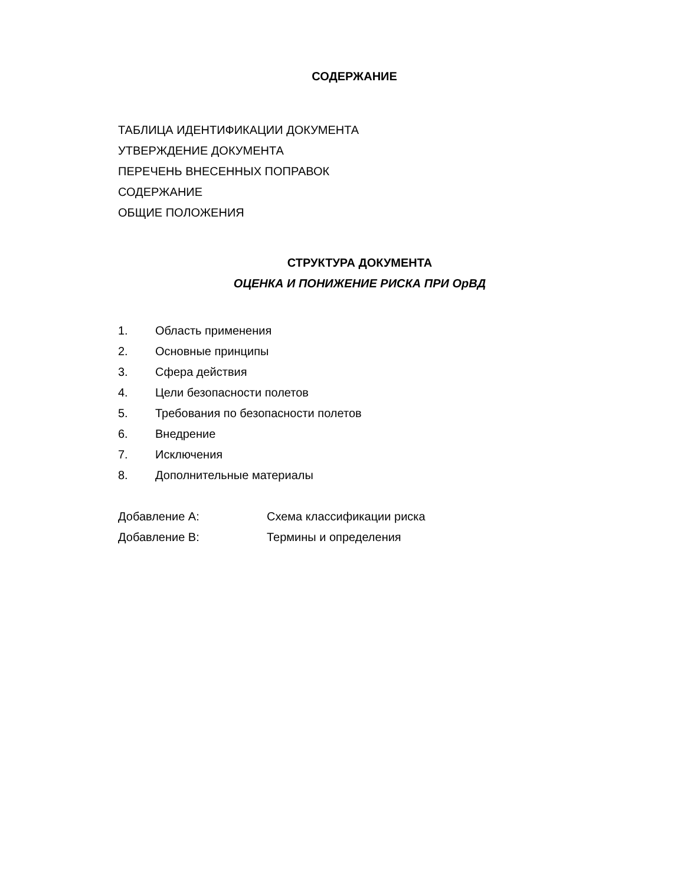СОДЕРЖАНИЕ
ТАБЛИЦА ИДЕНТИФИКАЦИИ ДОКУМЕНТА
УТВЕРЖДЕНИЕ ДОКУМЕНТА
ПЕРЕЧЕНЬ ВНЕСЕННЫХ ПОПРАВОК
СОДЕРЖАНИЕ
ОБЩИЕ ПОЛОЖЕНИЯ
СТРУКТУРА ДОКУМЕНТА
ОЦЕНКА И ПОНИЖЕНИЕ РИСКА ПРИ ОрВД
1. Область применения
2. Основные принципы
3. Сфера действия
4. Цели безопасности полетов
5. Требования по безопасности полетов
6. Внедрение
7. Исключения
8. Дополнительные материалы
Добавление А: Схема классификации риска
Добавление В: Термины и определения